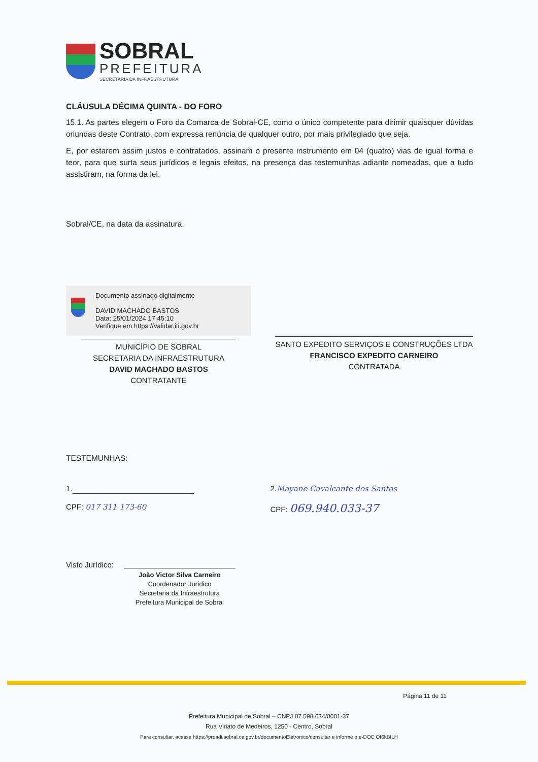SOBRAL
PREFEITURA
SECRETARIA DA INFRAESTRUTURA
CLÁUSULA DÉCIMA QUINTA - DO FORO
15.1. As partes elegem o Foro da Comarca de Sobral-CE, como o único competente para dirimir quaisquer dúvidas oriundas deste Contrato, com expressa renúncia de qualquer outro, por mais privilegiado que seja.
E, por estarem assim justos e contratados, assinam o presente instrumento em 04 (quatro) vias de igual forma e teor, para que surta seus jurídicos e legais efeitos, na presença das testemunhas adiante nomeadas, que a tudo assistiram, na forma da lei.
Sobral/CE, na data da assinatura.
Documento assinado digitalmente
DAVID MACHADO BASTOS
Data: 25/01/2024 17:45:10
Verifique em https://validar.iti.gov.br
MUNICÍPIO DE SOBRAL
SECRETARIA DA INFRAESTRUTURA
DAVID MACHADO BASTOS
CONTRATANTE
SANTO EXPEDITO SERVIÇOS E CONSTRUÇÕES LTDA
FRANCISCO EXPEDITO CARNEIRO
CONTRATADA
TESTEMUNHAS:
1.
CPF: 017 311 173-60
2.Mayane Cavalcante dos Santos
CPF: 069.940.033-37
Visto Jurídico:
João Victor Silva Carneiro
Coordenador Jurídico
Secretaria da Infraestrutura
Prefeitura Municipal de Sobral
Página 11 de 11
Prefeitura Municipal de Sobral – CNPJ 07.598.634/0001-37
Rua Viriato de Medeiros, 1250 - Centro, Sobral
Para consultar, acesse https://proadi.sobral.ce.gov.br/documentoEletronico/consultar e informe o e-DOC Of6kBILH